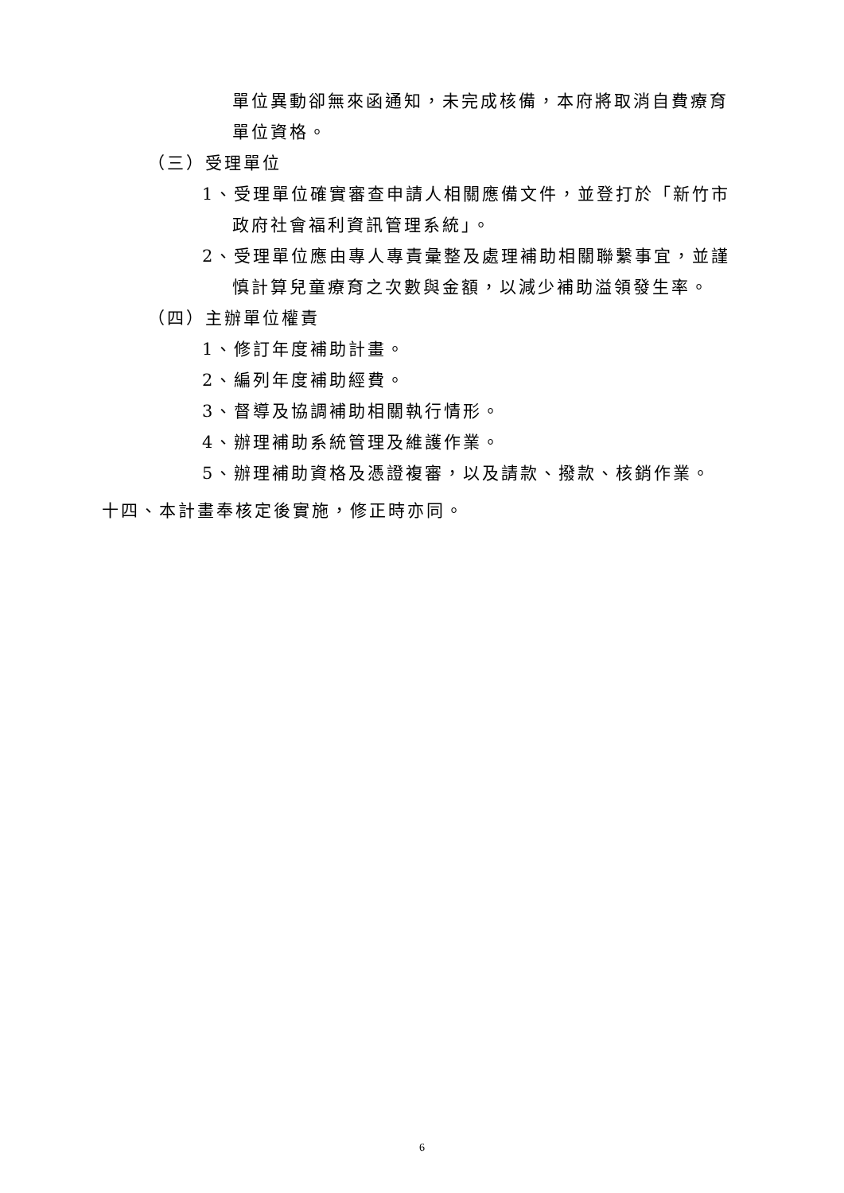單位異動卻無來函通知，未完成核備，本府將取消自費療育單位資格。
（三）受理單位
1、受理單位確實審查申請人相關應備文件，並登打於「新竹市政府社會福利資訊管理系統」。
2、受理單位應由專人專責彙整及處理補助相關聯繫事宜，並謹慎計算兒童療育之次數與金額，以減少補助溢領發生率。
（四）主辦單位權責
1、修訂年度補助計畫。
2、編列年度補助經費。
3、督導及協調補助相關執行情形。
4、辦理補助系統管理及維護作業。
5、辦理補助資格及憑證複審，以及請款、撥款、核銷作業。
十四、本計畫奉核定後實施，修正時亦同。
6